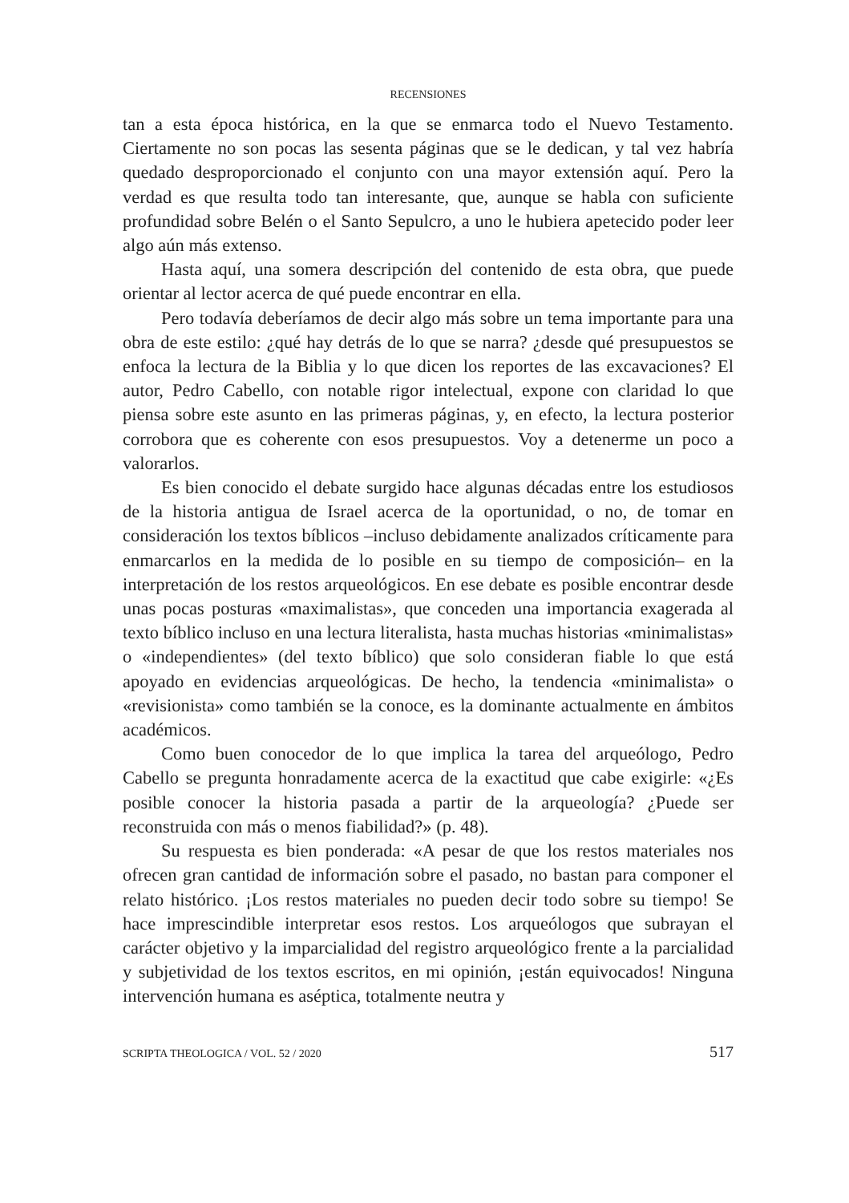RECENSIONES
tan a esta época histórica, en la que se enmarca todo el Nuevo Testamento. Ciertamente no son pocas las sesenta páginas que se le dedican, y tal vez habría quedado desproporcionado el conjunto con una mayor extensión aquí. Pero la verdad es que resulta todo tan interesante, que, aunque se habla con suficiente profundidad sobre Belén o el Santo Sepulcro, a uno le hubiera apetecido poder leer algo aún más extenso.
Hasta aquí, una somera descripción del contenido de esta obra, que puede orientar al lector acerca de qué puede encontrar en ella.
Pero todavía deberíamos de decir algo más sobre un tema importante para una obra de este estilo: ¿qué hay detrás de lo que se narra? ¿desde qué presupuestos se enfoca la lectura de la Biblia y lo que dicen los reportes de las excavaciones? El autor, Pedro Cabello, con notable rigor intelectual, expone con claridad lo que piensa sobre este asunto en las primeras páginas, y, en efecto, la lectura posterior corrobora que es coherente con esos presupuestos. Voy a detenerme un poco a valorarlos.
Es bien conocido el debate surgido hace algunas décadas entre los estudiosos de la historia antigua de Israel acerca de la oportunidad, o no, de tomar en consideración los textos bíblicos –incluso debidamente analizados críticamente para enmarcarlos en la medida de lo posible en su tiempo de composición– en la interpretación de los restos arqueológicos. En ese debate es posible encontrar desde unas pocas posturas «maximalistas», que conceden una importancia exagerada al texto bíblico incluso en una lectura literalista, hasta muchas historias «minimalistas» o «independientes» (del texto bíblico) que solo consideran fiable lo que está apoyado en evidencias arqueológicas. De hecho, la tendencia «minimalista» o «revisionista» como también se la conoce, es la dominante actualmente en ámbitos académicos.
Como buen conocedor de lo que implica la tarea del arqueólogo, Pedro Cabello se pregunta honradamente acerca de la exactitud que cabe exigirle: «¿Es posible conocer la historia pasada a partir de la arqueología? ¿Puede ser reconstruida con más o menos fiabilidad?» (p. 48).
Su respuesta es bien ponderada: «A pesar de que los restos materiales nos ofrecen gran cantidad de información sobre el pasado, no bastan para componer el relato histórico. ¡Los restos materiales no pueden decir todo sobre su tiempo! Se hace imprescindible interpretar esos restos. Los arqueólogos que subrayan el carácter objetivo y la imparcialidad del registro arqueológico frente a la parcialidad y subjetividad de los textos escritos, en mi opinión, ¡están equivocados! Ninguna intervención humana es aséptica, totalmente neutra y
SCRIPTA THEOLOGICA / VOL. 52 / 2020 517